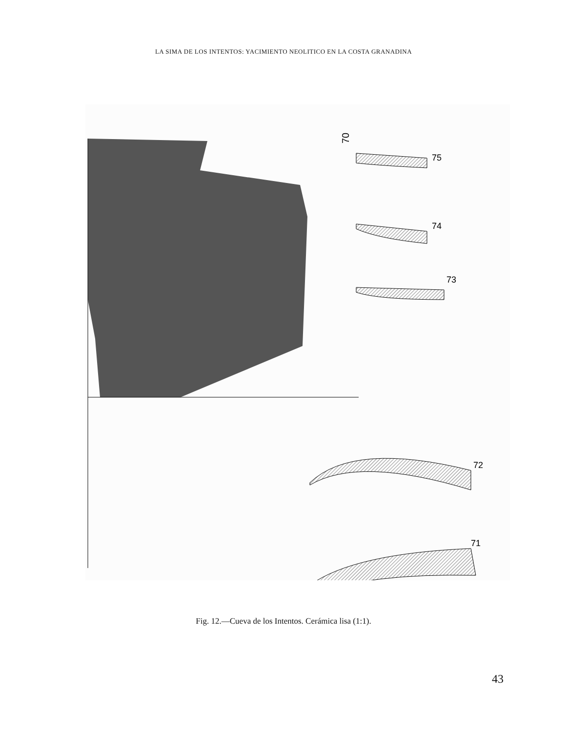LA SIMA DE LOS INTENTOS: YACIMIENTO NEOLITICO EN LA COSTA GRANADINA
70
75
74
73
72
71
Fig. 12.—Cueva de los Intentos. Cerámica lisa (1:1).
43